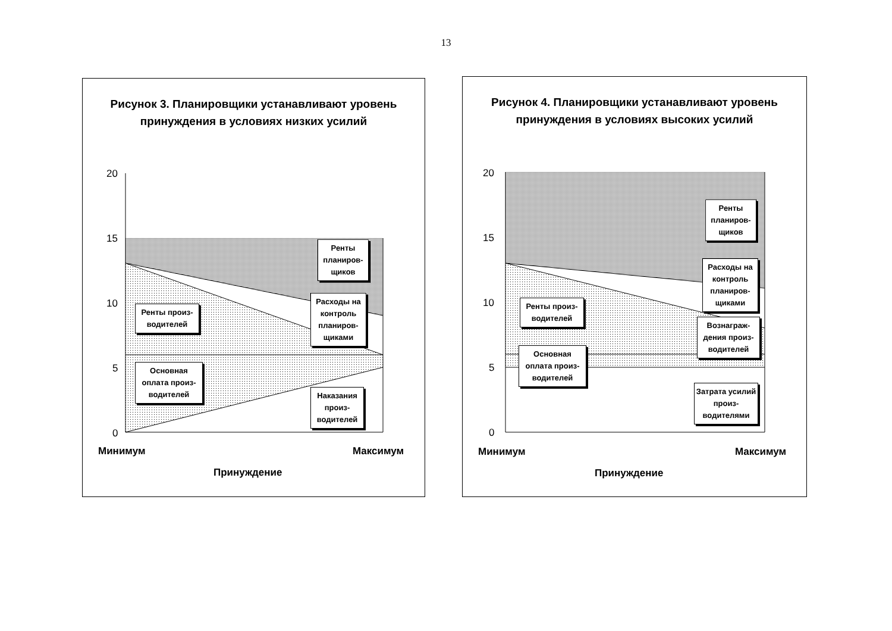13
Рисунок 3. Планировщики устанавливают уровень принуждения в условиях низких усилий
20
15
10
5
0
Ренты планиров-щиков
Расходы на контроль планиров-щиками
Ренты произ-водителей
Основная оплата произ-водителей
Наказания произ-водителей
Минимум Максимум
Принуждение
Рисунок 4. Планировщики устанавливают уровень принуждения в условиях высоких усилий
20
15
10
5
0
Ренты планиров-щиков
Расходы на контроль планиров-щиками
Ренты произ-водителей
Вознаграж-дения произ-водителей
Основная оплата произ-водителей
Затрата усилий произ-водителями
Минимум Максимум
Принуждение